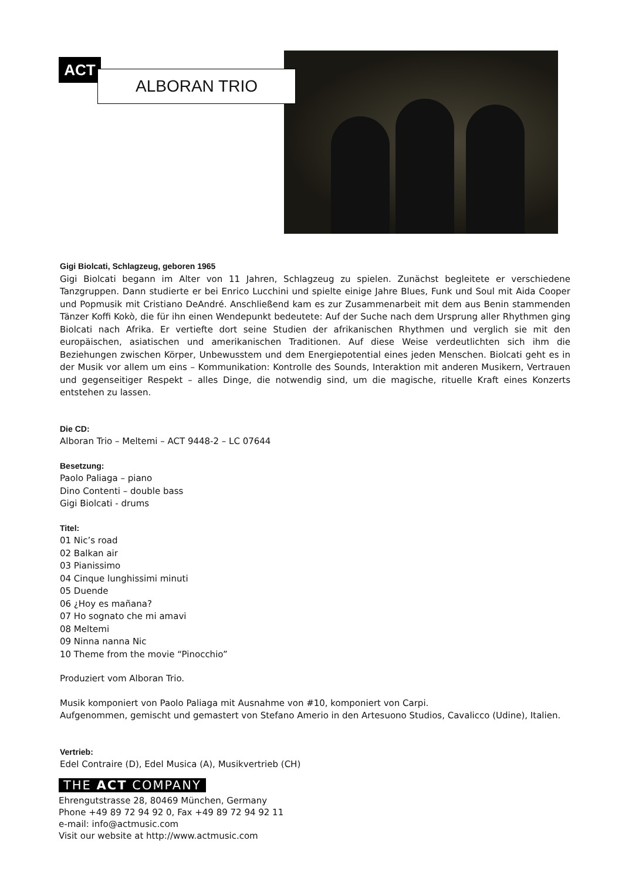ACT
ALBORAN TRIO
Gigi Biolcati, Schlagzeug, geboren 1965
Gigi Biolcati begann im Alter von 11 Jahren, Schlagzeug zu spielen. Zunächst begleitete er verschiedene Tanzgruppen. Dann studierte er bei Enrico Lucchini und spielte einige Jahre Blues, Funk und Soul mit Aida Cooper und Popmusik mit Cristiano DeAndré. Anschließend kam es zur Zusammenarbeit mit dem aus Benin stammenden Tänzer Koffi Kokò, die für ihn einen Wendepunkt bedeutete: Auf der Suche nach dem Ursprung aller Rhythmen ging Biolcati nach Afrika. Er vertiefte dort seine Studien der afrikanischen Rhythmen und verglich sie mit den europäischen, asiatischen und amerikanischen Traditionen. Auf diese Weise verdeutlichten sich ihm die Beziehungen zwischen Körper, Unbewusstem und dem Energiepotential eines jeden Menschen. Biolcati geht es in der Musik vor allem um eins – Kommunikation: Kontrolle des Sounds, Interaktion mit anderen Musikern, Vertrauen und gegenseitiger Respekt – alles Dinge, die notwendig sind, um die magische, rituelle Kraft eines Konzerts entstehen zu lassen.
Die CD:
Alboran Trio – Meltemi – ACT 9448-2 – LC 07644
Besetzung:
Paolo Paliaga – piano
Dino Contenti – double bass
Gigi Biolcati - drums
Titel:
01 Nic’s road
02 Balkan air
03 Pianissimo
04 Cinque lunghissimi minuti
05 Duende
06 ¿Hoy es mañana?
07 Ho sognato che mi amavi
08 Meltemi
09 Ninna nanna Nic
10 Theme from the movie “Pinocchio”
Produziert vom Alboran Trio.
Musik komponiert von Paolo Paliaga mit Ausnahme von #10, komponiert von Carpi.
Aufgenommen, gemischt und gemastert von Stefano Amerio in den Artesuono Studios, Cavalicco (Udine), Italien.
Vertrieb:
Edel Contraire (D), Edel Musica (A), Musikvertrieb (CH)
THE ACT COMPANY
Ehrengutstrasse 28, 80469 München, Germany
Phone +49 89 72 94 92 0, Fax +49 89 72 94 92 11
e-mail: info@actmusic.com
Visit our website at http://www.actmusic.com